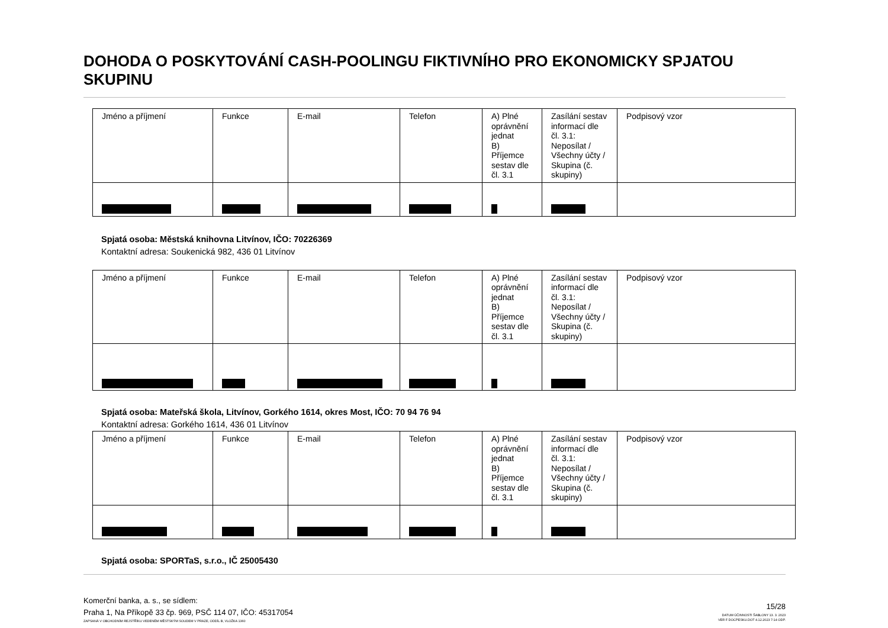DOHODA O POSKYTOVÁNÍ CASH-POOLINGU FIKTIVNÍHO PRO EKONOMICKY SPJATOU SKUPINU
| Jméno a příjmení | Funkce | E-mail | Telefon | A) Plné oprávnění jednat B) Příjemce sestav dle čl. 3.1 | Zasílání sestav informací dle čl. 3.1: Neposílat / Všechny účty / Skupina (č. skupiny) | Podpisový vzor |
Spjatá osoba: Městská knihovna Litvínov, IČO: 70226369
Kontaktní adresa: Soukenická 982, 436 01 Litvínov
| Jméno a příjmení | Funkce | E-mail | Telefon | A) Plné oprávnění jednat B) Příjemce sestav dle čl. 3.1 | Zasílání sestav informací dle čl. 3.1: Neposílat / Všechny účty / Skupina (č. skupiny) | Podpisový vzor |
Spjatá osoba: Mateřská škola, Litvínov, Gorkého 1614, okres Most, IČO: 70 94 76 94
Kontaktní adresa: Gorkého 1614, 436 01 Litvínov
| Jméno a příjmení | Funkce | E-mail | Telefon | A) Plné oprávnění jednat B) Příjemce sestav dle čl. 3.1 | Zasílání sestav informací dle čl. 3.1: Neposílat / Všechny účty / Skupina (č. skupiny) | Podpisový vzor |
Spjatá osoba: SPORTaS, s.r.o., IČ 25005430
Komerční banka, a. s., se sídlem:
Praha 1, Na Příkopě 33 čp. 969, PSČ 114 07, IČO: 45317054
ZAPSANÁ V OBCHODNÍM REJSTŘÍKU VEDENÉM MĚSTSKÝM SOUDEM V PRAZE, ODDÍL B, VLOŽKA 1360
15/28
DATUM ÚČINNOSTI ŠABLONY 13. 3. 2023
VER F DOCPESKU.DOT 4.12.2023 7:14 ODP.